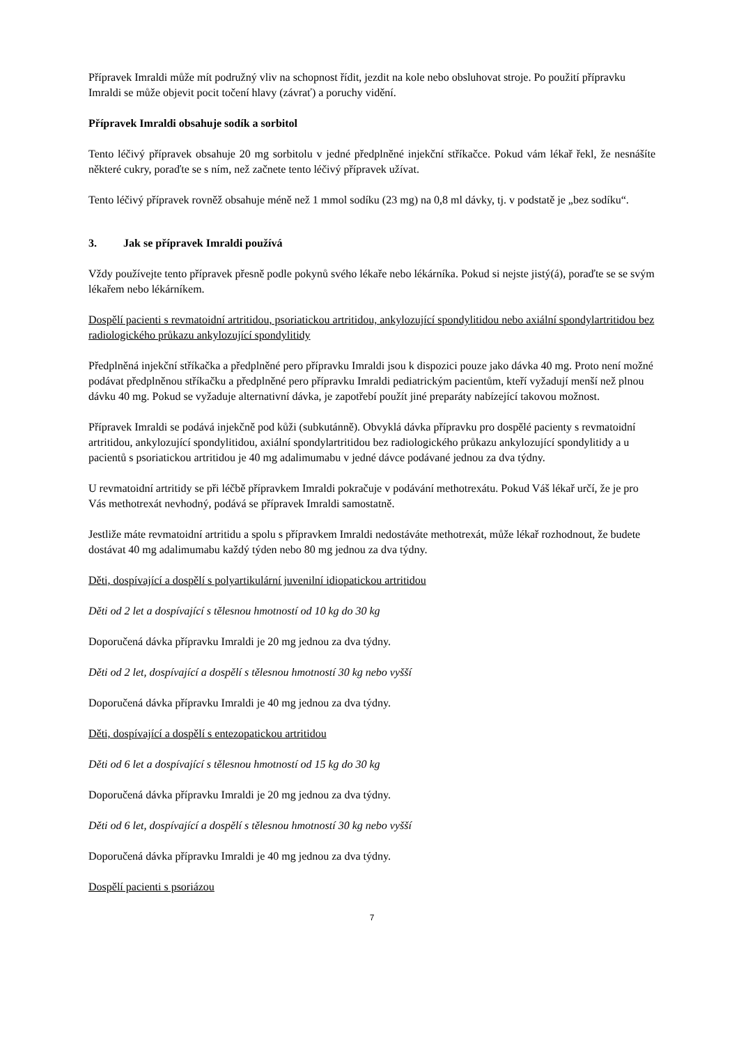Přípravek Imraldi může mít podružný vliv na schopnost řídit, jezdit na kole nebo obsluhovat stroje. Po použití přípravku Imraldi se může objevit pocit točení hlavy (závrať) a poruchy vidění.
Přípravek Imraldi obsahuje sodík a sorbitol
Tento léčivý přípravek obsahuje 20 mg sorbitolu v jedné předplněné injekční stříkačce. Pokud vám lékař řekl, že nesnášíte některé cukry, poraďte se s ním, než začnete tento léčivý přípravek užívat.
Tento léčivý přípravek rovněž obsahuje méně než 1 mmol sodíku (23 mg) na 0,8 ml dávky, tj. v podstatě je „bez sodíku“.
3. Jak se přípravek Imraldi používá
Vždy používejte tento přípravek přesně podle pokynů svého lékaře nebo lékárníka. Pokud si nejste jistý(á), poraďte se se svým lékařem nebo lékárníkem.
Dospělí pacienti s revmatoidní artritidou, psoriatickou artritidou, ankylozující spondylitidou nebo axiální spondylartritidou bez radiologického průkazu ankylozující spondylitidy
Předplněná injekční stříkačka a předplněné pero přípravku Imraldi jsou k dispozici pouze jako dávka 40 mg. Proto není možné podávat předplněnou stříkačku a předplněné pero přípravku Imraldi pediatrickým pacientům, kteří vyžadují menší než plnou dávku 40 mg. Pokud se vyžaduje alternativní dávka, je zapotřebí použít jiné preparáty nabízející takovou možnost.
Přípravek Imraldi se podává injekčně pod kůži (subkutánně). Obvyklá dávka přípravku pro dospělé pacienty s revmatoidní artritidou, ankylozující spondylitidou, axiální spondylartritidou bez radiologického průkazu ankylozující spondylitidy a u pacientů s psoriatickou artritidou je 40 mg adalimumabu v jedné dávce podávané jednou za dva týdny.
U revmatoidní artritidy se při léčbě přípravkem Imraldi pokračuje v podávání methotrexátu. Pokud Váš lékař určí, že je pro Vás methotrexát nevhodný, podává se přípravek Imraldi samostatně.
Jestliže máte revmatoidní artritidu a spolu s přípravkem Imraldi nedostáváte methotrexát, může lékař rozhodnout, že budete dostávat 40 mg adalimumabu každý týden nebo 80 mg jednou za dva týdny.
Děti, dospívající a dospělí s polyartikulární juvenilní idiopatickou artritidou
Děti od 2 let a dospívající s tělesnou hmotností od 10 kg do 30 kg
Doporučená dávka přípravku Imraldi je 20 mg jednou za dva týdny.
Děti od 2 let, dospívající a dospělí s tělesnou hmotností 30 kg nebo vyšší
Doporučená dávka přípravku Imraldi je 40 mg jednou za dva týdny.
Děti, dospívající a dospělí s entezopatickou artritidou
Děti od 6 let a dospívající s tělesnou hmotností od 15 kg do 30 kg
Doporučená dávka přípravku Imraldi je 20 mg jednou za dva týdny.
Děti od 6 let, dospívající a dospělí s tělesnou hmotností 30 kg nebo vyšší
Doporučená dávka přípravku Imraldi je 40 mg jednou za dva týdny.
Dospělí pacienti s psoriázou
7